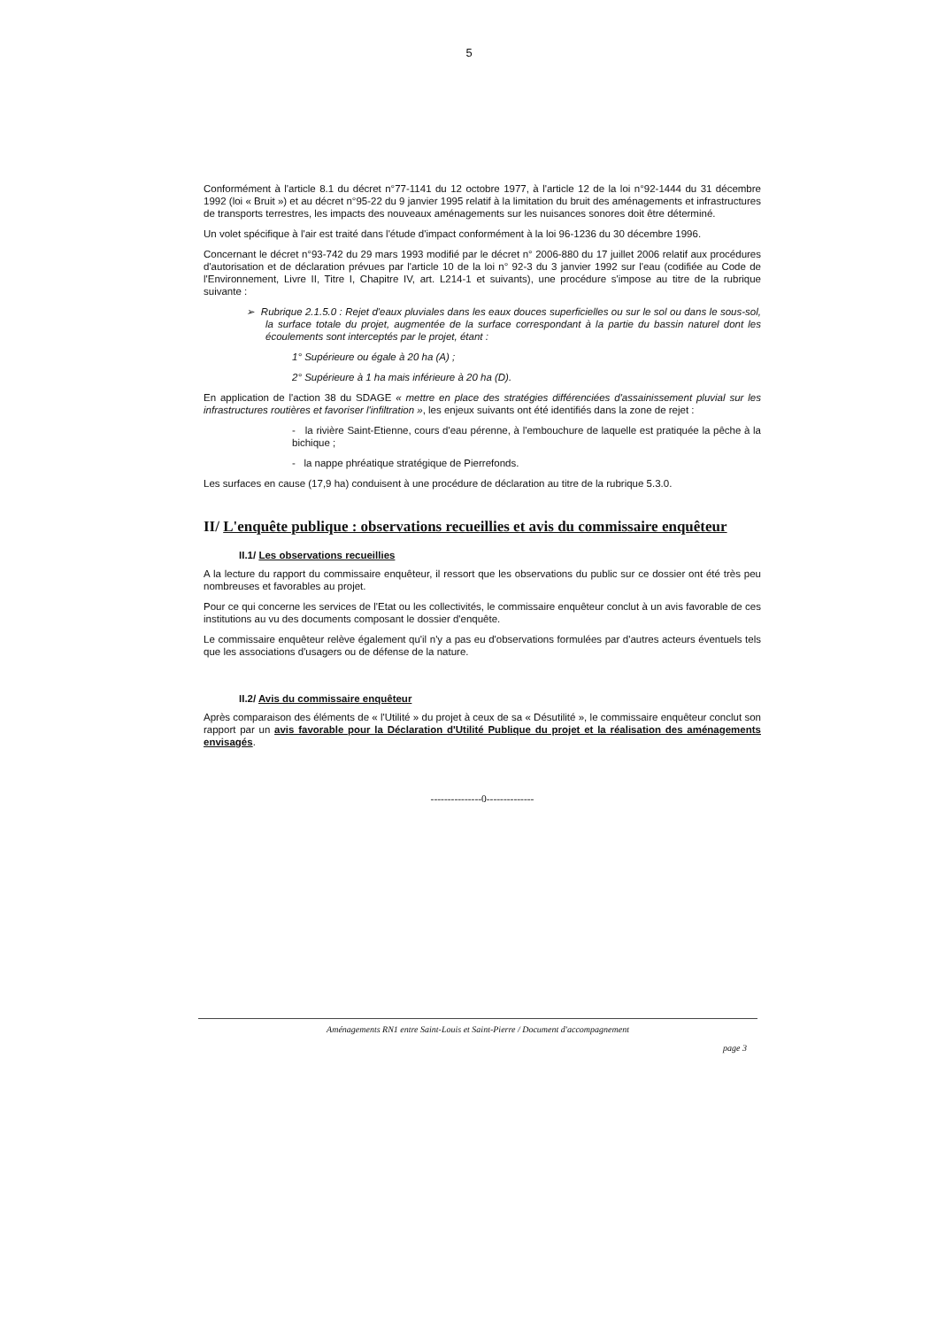5
Conformément à l'article 8.1 du décret n°77-1141 du 12 octobre 1977, à l'article 12 de la loi n°92-1444 du 31 décembre 1992 (loi « Bruit ») et au décret n°95-22 du 9 janvier 1995 relatif à la limitation du bruit des aménagements et infrastructures de transports terrestres, les impacts des nouveaux aménagements sur les nuisances sonores doit être déterminé.
Un volet spécifique à l'air est traité dans l'étude d'impact conformément à la loi 96-1236 du 30 décembre 1996.
Concernant le décret n°93-742 du 29 mars 1993 modifié par le décret n° 2006-880 du 17 juillet 2006 relatif aux procédures d'autorisation et de déclaration prévues par l'article 10 de la loi n° 92-3 du 3 janvier 1992 sur l'eau (codifiée au Code de l'Environnement, Livre II, Titre I, Chapitre IV, art. L214-1 et suivants), une procédure s'impose au titre de la rubrique suivante :
➢ Rubrique 2.1.5.0 : Rejet d'eaux pluviales dans les eaux douces superficielles ou sur le sol ou dans le sous-sol, la surface totale du projet, augmentée de la surface correspondant à la partie du bassin naturel dont les écoulements sont interceptés par le projet, étant :
1° Supérieure ou égale à 20 ha (A) ;
2° Supérieure à 1 ha mais inférieure à 20 ha (D).
En application de l'action 38 du SDAGE « mettre en place des stratégies différenciées d'assainissement pluvial sur les infrastructures routières et favoriser l'infiltration », les enjeux suivants ont été identifiés dans la zone de rejet :
- la rivière Saint-Etienne, cours d'eau pérenne, à l'embouchure de laquelle est pratiquée la pêche à la bichique ;
- la nappe phréatique stratégique de Pierrefonds.
Les surfaces en cause (17,9 ha) conduisent à une procédure de déclaration au titre de la rubrique 5.3.0.
II/ L'enquête publique : observations recueillies et avis du commissaire enquêteur
II.1/ Les observations recueillies
A la lecture du rapport du commissaire enquêteur, il ressort que les observations du public sur ce dossier ont été très peu nombreuses et favorables au projet.
Pour ce qui concerne les services de l'Etat ou les collectivités, le commissaire enquêteur conclut à un avis favorable de ces institutions au vu des documents composant le dossier d'enquête.
Le commissaire enquêteur relève également qu'il n'y a pas eu d'observations formulées par d'autres acteurs éventuels tels que les associations d'usagers ou de défense de la nature.
II.2/ Avis du commissaire enquêteur
Après comparaison des éléments de « l'Utilité » du projet à ceux de sa « Désutilité », le commissaire enquêteur conclut son rapport par un avis favorable pour la Déclaration d'Utilité Publique du projet et la réalisation des aménagements envisagés.
---------------0--------------
Aménagements RN1 entre Saint-Louis et Saint-Pierre / Document d'accompagnement
page 3